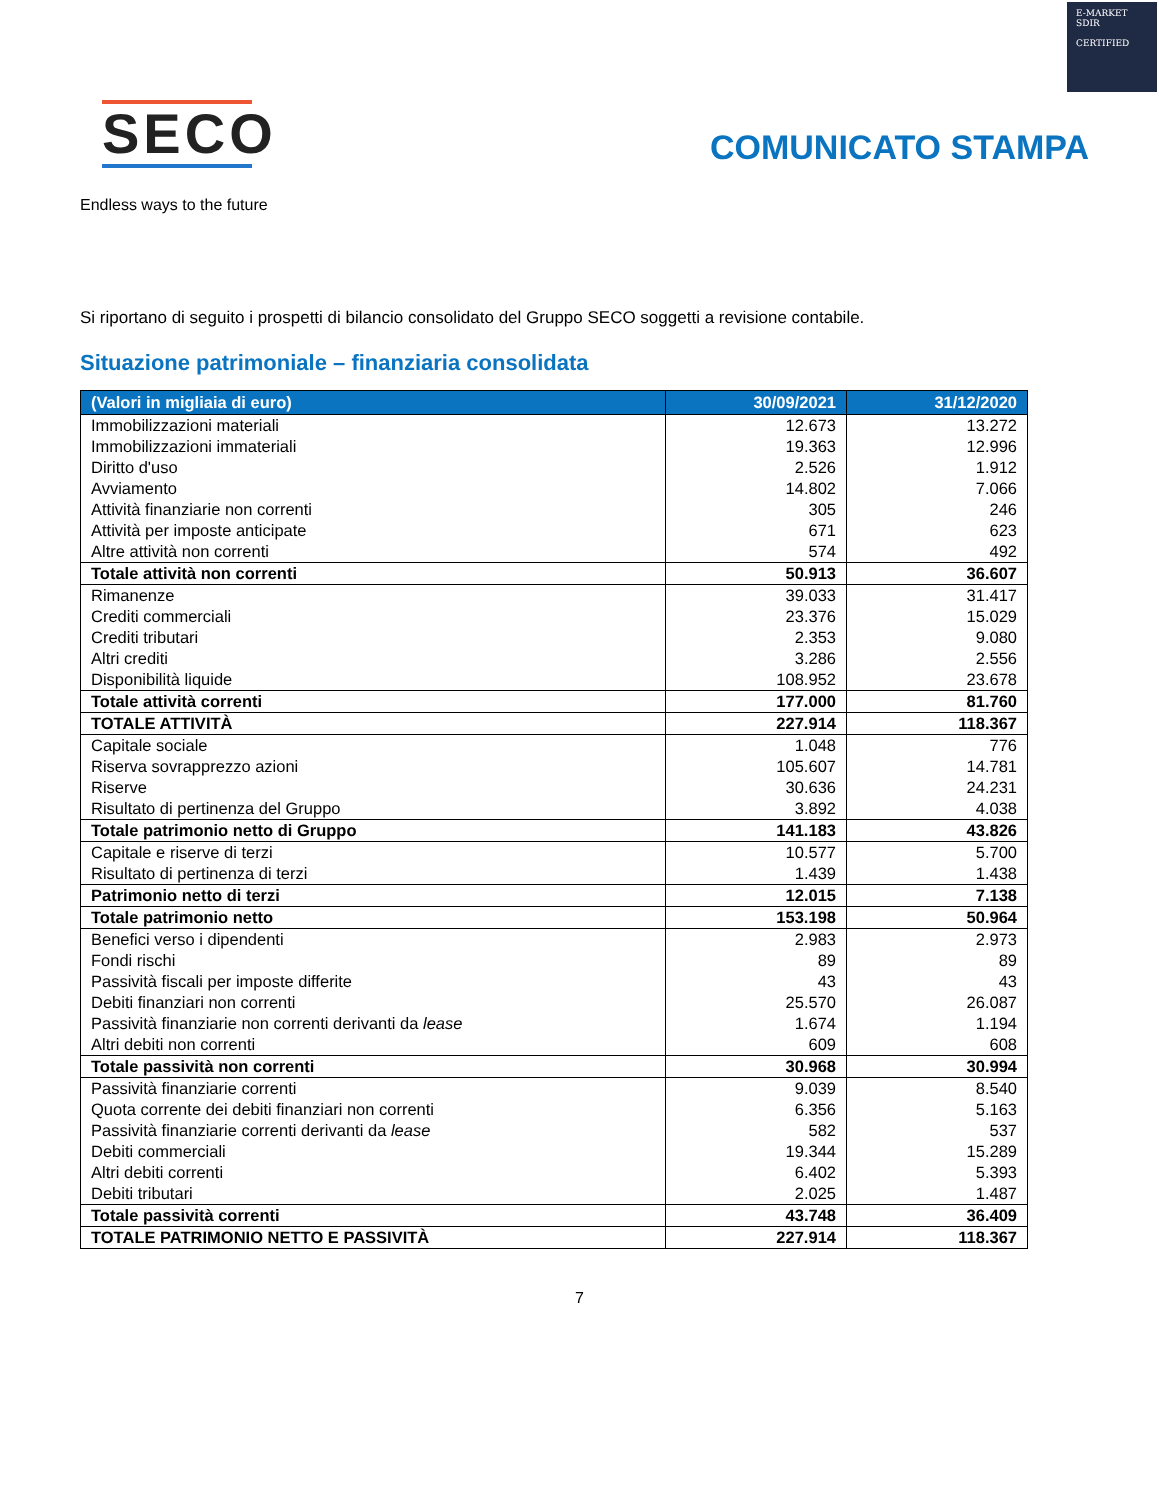E-MARKET
SDIR
CERTIFIED
SECO
Endless ways to the future
COMUNICATO STAMPA
Si riportano di seguito i prospetti di bilancio consolidato del Gruppo SECO soggetti a revisione contabile.
Situazione patrimoniale – finanziaria consolidata
| (Valori in migliaia di euro) | 30/09/2021 | 31/12/2020 |
| --- | --- | --- |
| Immobilizzazioni materiali | 12.673 | 13.272 |
| Immobilizzazioni immateriali | 19.363 | 12.996 |
| Diritto d'uso | 2.526 | 1.912 |
| Avviamento | 14.802 | 7.066 |
| Attività finanziarie non correnti | 305 | 246 |
| Attività per imposte anticipate | 671 | 623 |
| Altre attività non correnti | 574 | 492 |
| Totale attività non correnti | 50.913 | 36.607 |
| Rimanenze | 39.033 | 31.417 |
| Crediti commerciali | 23.376 | 15.029 |
| Crediti tributari | 2.353 | 9.080 |
| Altri crediti | 3.286 | 2.556 |
| Disponibilità liquide | 108.952 | 23.678 |
| Totale attività correnti | 177.000 | 81.760 |
| TOTALE ATTIVITÀ | 227.914 | 118.367 |
| Capitale sociale | 1.048 | 776 |
| Riserva sovrapprezzo azioni | 105.607 | 14.781 |
| Riserve | 30.636 | 24.231 |
| Risultato di pertinenza del Gruppo | 3.892 | 4.038 |
| Totale patrimonio netto di Gruppo | 141.183 | 43.826 |
| Capitale e riserve di terzi | 10.577 | 5.700 |
| Risultato di pertinenza di terzi | 1.439 | 1.438 |
| Patrimonio netto di terzi | 12.015 | 7.138 |
| Totale patrimonio netto | 153.198 | 50.964 |
| Benefici verso i dipendenti | 2.983 | 2.973 |
| Fondi rischi | 89 | 89 |
| Passività fiscali per imposte differite | 43 | 43 |
| Debiti finanziari non correnti | 25.570 | 26.087 |
| Passività finanziarie non correnti derivanti da lease | 1.674 | 1.194 |
| Altri debiti non correnti | 609 | 608 |
| Totale passività non correnti | 30.968 | 30.994 |
| Passività finanziarie correnti | 9.039 | 8.540 |
| Quota corrente dei debiti finanziari non correnti | 6.356 | 5.163 |
| Passività finanziarie correnti derivanti da lease | 582 | 537 |
| Debiti commerciali | 19.344 | 15.289 |
| Altri debiti correnti | 6.402 | 5.393 |
| Debiti tributari | 2.025 | 1.487 |
| Totale passività correnti | 43.748 | 36.409 |
| TOTALE PATRIMONIO NETTO E PASSIVITÀ | 227.914 | 118.367 |
7